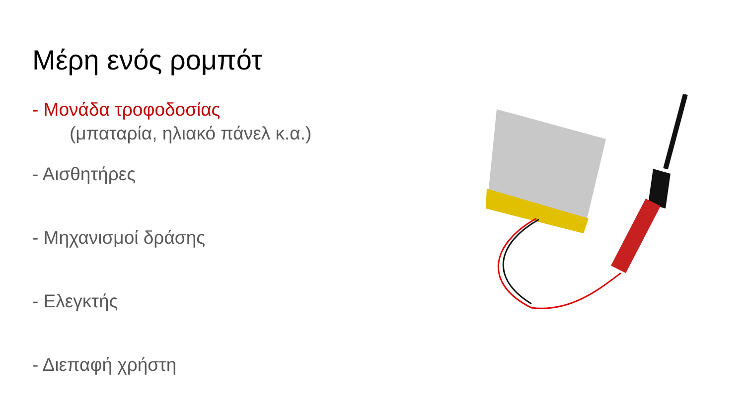Μέρη ενός ρομπότ
- Μονάδα τροφοδοσίας
(μπαταρία, ηλιακό πάνελ κ.α.)
- Αισθητήρες
- Μηχανισμοί δράσης
- Ελεγκτής
- Διεπαφή χρήστη